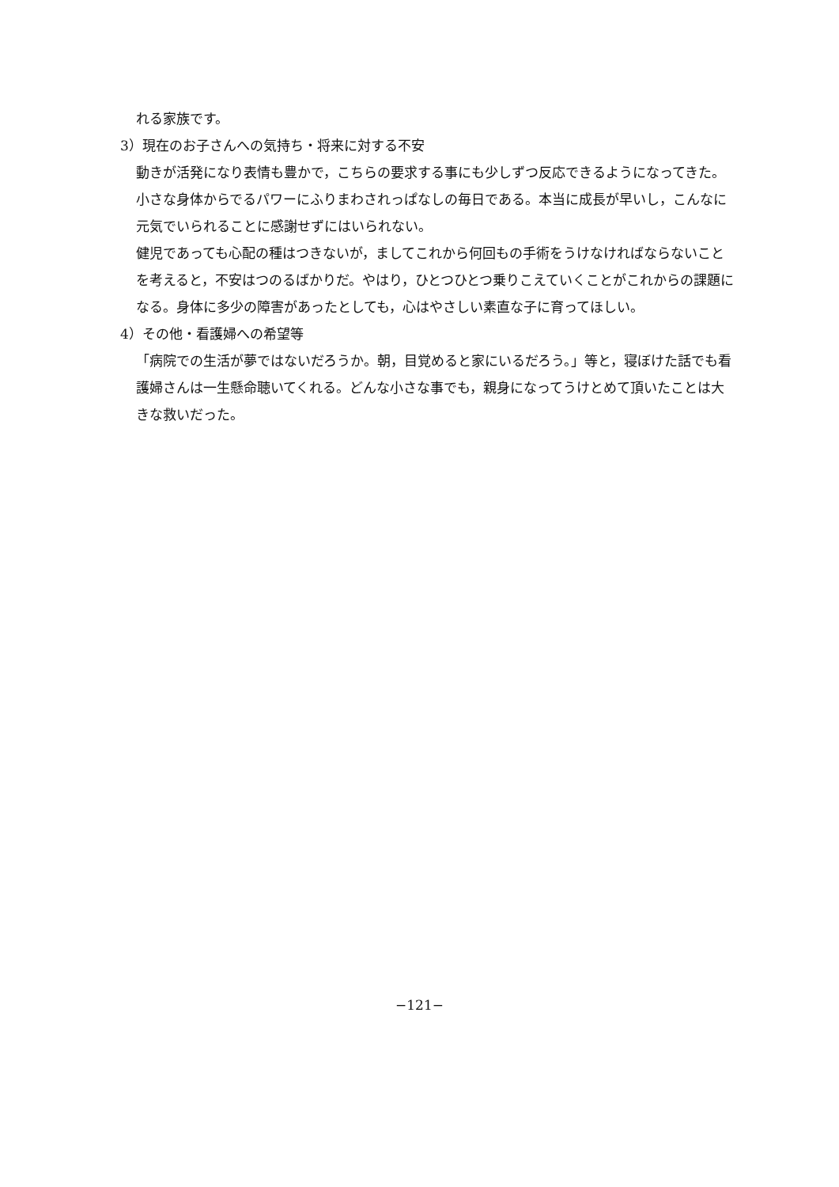れる家族です。
3）現在のお子さんへの気持ち・将来に対する不安
動きが活発になり表情も豊かで，こちらの要求する事にも少しずつ反応できるようになってきた。小さな身体からでるパワーにふりまわされっぱなしの毎日である。本当に成長が早いし，こんなに元気でいられることに感謝せずにはいられない。
健児であっても心配の種はつきないが，ましてこれから何回もの手術をうけなければならないことを考えると，不安はつのるばかりだ。やはり，ひとつひとつ乗りこえていくことがこれからの課題になる。身体に多少の障害があったとしても，心はやさしい素直な子に育ってほしい。
4）その他・看護婦への希望等
「病院での生活が夢ではないだろうか。朝，目覚めると家にいるだろう。」等と，寝ぼけた話でも看護婦さんは一生懸命聴いてくれる。どんな小さな事でも，親身になってうけとめて頂いたことは大きな救いだった。
−121−